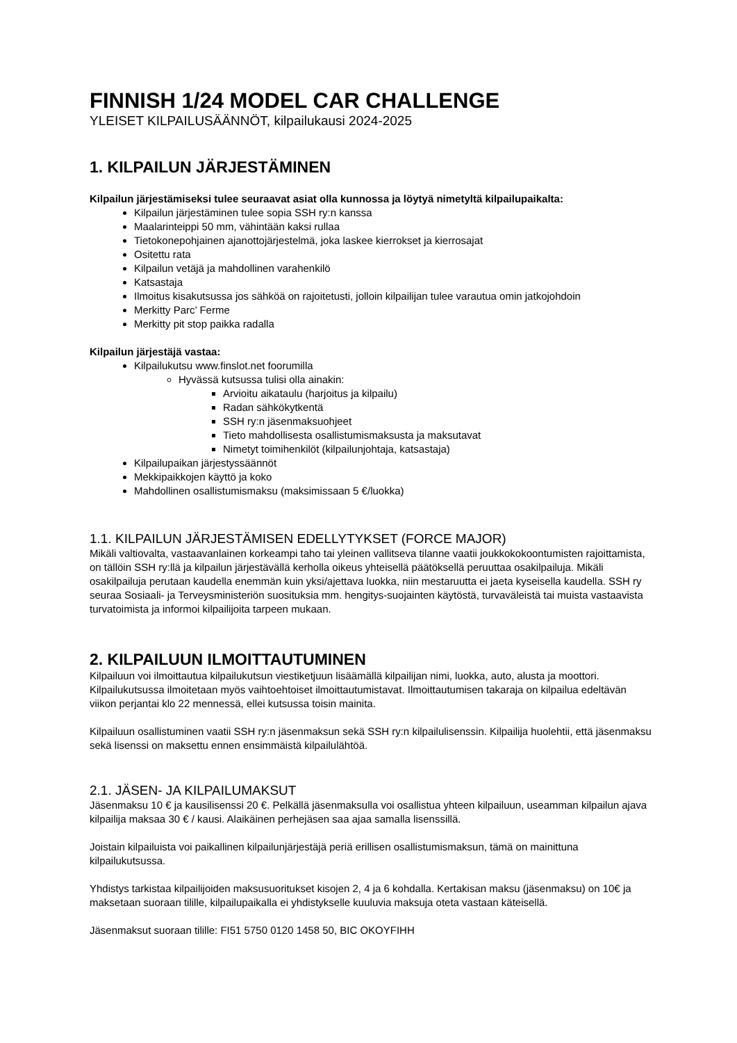FINNISH 1/24 MODEL CAR CHALLENGE
YLEISET KILPAILUSÄÄNNÖT, kilpailukausi 2024-2025
1. KILPAILUN JÄRJESTÄMINEN
Kilpailun järjestämiseksi tulee seuraavat asiat olla kunnossa ja löytyä nimetyltä kilpailupaikalta:
Kilpailun järjestäminen tulee sopia SSH ry:n kanssa
Maalarinteippi 50 mm, vähintään kaksi rullaa
Tietokonepohjainen ajanottojärjestelmä, joka laskee kierrokset ja kierrosajat
Ositettu rata
Kilpailun vetäjä ja mahdollinen varahenkilö
Katsastaja
Ilmoitus kisakutsussa jos sähköä on rajoitetusti, jolloin kilpailijan tulee varautua omin jatkojohdoin
Merkitty Parc’ Ferme
Merkitty pit stop paikka radalla
Kilpailun järjestäjä vastaa:
Kilpailukutsu www.finslot.net foorumilla
Hyvässä kutsussa tulisi olla ainakin:
Arvioitu aikataulu (harjoitus ja kilpailu)
Radan sähkökytkentä
SSH ry:n jäsenmaksuohjeet
Tieto mahdollisesta osallistumismaksusta ja maksutavat
Nimetyt toimihenkilöt (kilpailunjohtaja, katsastaja)
Kilpailupaikan järjestyssäännöt
Mekkipaikkojen käyttö ja koko
Mahdollinen osallistumismaksu (maksimissaan 5 €/luokka)
1.1. KILPAILUN JÄRJESTÄMISEN EDELLYTYKSET (FORCE MAJOR)
Mikäli valtiovalta, vastaavanlainen korkeampi taho tai yleinen vallitseva tilanne vaatii joukkokokoontumisten rajoittamista, on tällöin SSH ry:llä ja kilpailun järjestävällä kerholla oikeus yhteisellä päätöksellä peruuttaa osakilpailuja. Mikäli osakilpailuja perutaan kaudella enemmän kuin yksi/ajettava luokka, niin mestaruutta ei jaeta kyseisella kaudella. SSH ry seuraa Sosiaali- ja Terveysministeriön suosituksia mm. hengitys-suojainten käytöstä, turvaväleistä tai muista vastaavista turvatoimista ja informoi kilpailijoita tarpeen mukaan.
2. KILPAILUUN ILMOITTAUTUMINEN
Kilpailuun voi ilmoittautua kilpailukutsun viestiketjuun lisäämällä kilpailijan nimi, luokka, auto, alusta ja moottori. Kilpailukutsussa ilmoitetaan myös vaihtoehtoiset ilmoittautumistavat. Ilmoittautumisen takaraja on kilpailua edeltävän viikon perjantai klo 22 mennessä, ellei kutsussa toisin mainita.
Kilpailuun osallistuminen vaatii SSH ry:n jäsenmaksun sekä SSH ry:n kilpailulisenssin. Kilpailija huolehtii, että jäsenmaksu sekä lisenssi on maksettu ennen ensimmäistä kilpailulähtöä.
2.1. JÄSEN- JA KILPAILUMAKSUT
Jäsenmaksu 10 € ja kausilisenssi 20 €. Pelkällä jäsenmaksulla voi osallistua yhteen kilpailuun, useamman kilpailun ajava kilpailija maksaa 30 € / kausi. Alaikäinen perhejäsen saa ajaa samalla lisenssillä.
Joistain kilpailuista voi paikallinen kilpailunjärjestäjä periä erillisen osallistumismaksun, tämä on mainittuna kilpailukutsussa.
Yhdistys tarkistaa kilpailijoiden maksusuoritukset kisojen 2, 4 ja 6 kohdalla. Kertakisan maksu (jäsenmaksu) on 10€ ja maksetaan suoraan tilille, kilpailupaikalla ei yhdistykselle kuuluvia maksuja oteta vastaan käteisellä.
Jäsenmaksut suoraan tilille: FI51 5750 0120 1458 50, BIC OKOYFIHH